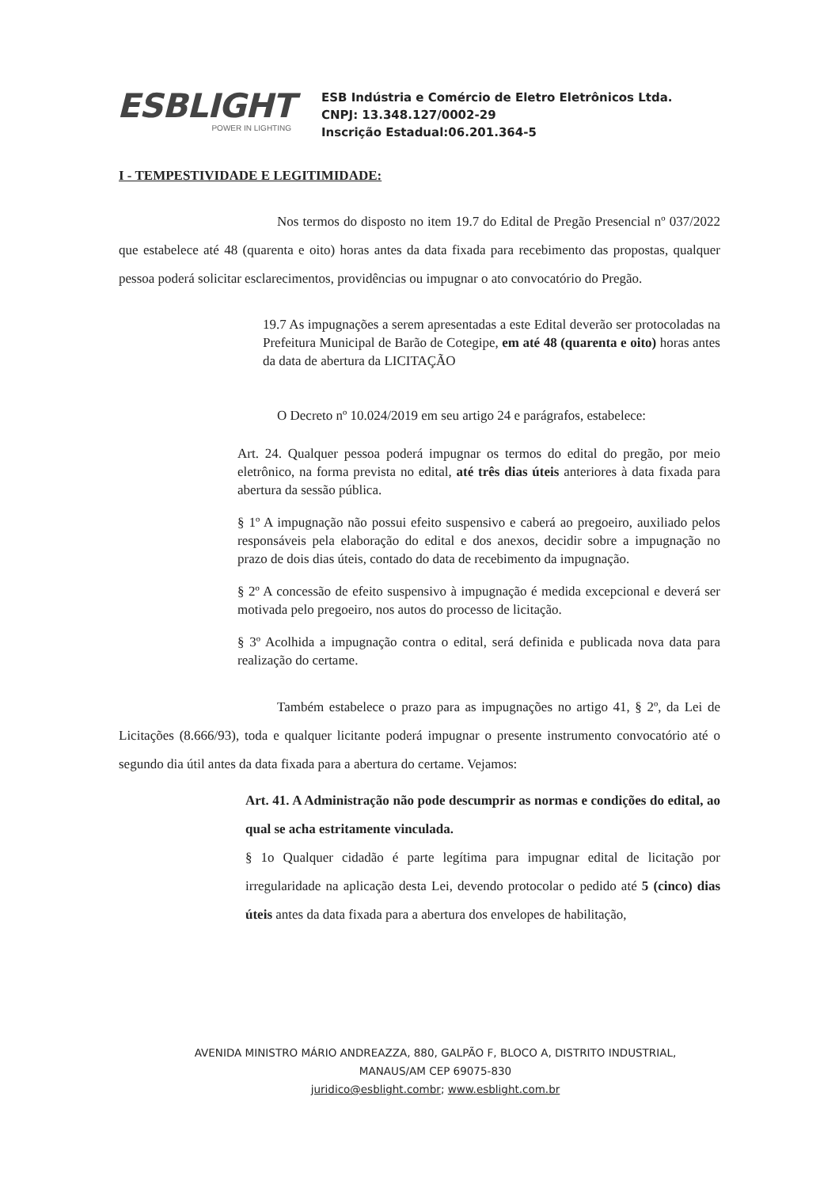ESBLIGHT
POWER IN LIGHTING
ESB Indústria e Comércio de Eletro Eletrônicos Ltda.
CNPJ: 13.348.127/0002-29
Inscrição Estadual:06.201.364-5
I - TEMPESTIVIDADE E LEGITIMIDADE:
Nos termos do disposto no item 19.7 do Edital de Pregão Presencial nº 037/2022 que estabelece até 48 (quarenta e oito) horas antes da data fixada para recebimento das propostas, qualquer pessoa poderá solicitar esclarecimentos, providências ou impugnar o ato convocatório do Pregão.
19.7 As impugnações a serem apresentadas a este Edital deverão ser protocoladas na Prefeitura Municipal de Barão de Cotegipe, em até 48 (quarenta e oito) horas antes da data de abertura da LICITAÇÃO
O Decreto nº 10.024/2019 em seu artigo 24 e parágrafos, estabelece:
Art. 24. Qualquer pessoa poderá impugnar os termos do edital do pregão, por meio eletrônico, na forma prevista no edital, até três dias úteis anteriores à data fixada para abertura da sessão pública.
§ 1º A impugnação não possui efeito suspensivo e caberá ao pregoeiro, auxiliado pelos responsáveis pela elaboração do edital e dos anexos, decidir sobre a impugnação no prazo de dois dias úteis, contado do data de recebimento da impugnação.
§ 2º A concessão de efeito suspensivo à impugnação é medida excepcional e deverá ser motivada pelo pregoeiro, nos autos do processo de licitação.
§ 3º Acolhida a impugnação contra o edital, será definida e publicada nova data para realização do certame.
Também estabelece o prazo para as impugnações no artigo 41, § 2º, da Lei de Licitações (8.666/93), toda e qualquer licitante poderá impugnar o presente instrumento convocatório até o segundo dia útil antes da data fixada para a abertura do certame. Vejamos:
Art. 41. A Administração não pode descumprir as normas e condições do edital, ao qual se acha estritamente vinculada.
§ 1o Qualquer cidadão é parte legítima para impugnar edital de licitação por irregularidade na aplicação desta Lei, devendo protocolar o pedido até 5 (cinco) dias úteis antes da data fixada para a abertura dos envelopes de habilitação,
AVENIDA MINISTRO MÁRIO ANDREAZZA, 880, GALPÃO F, BLOCO A, DISTRITO INDUSTRIAL,
MANAUS/AM CEP 69075-830
juridico@esblight.combr; www.esblight.com.br